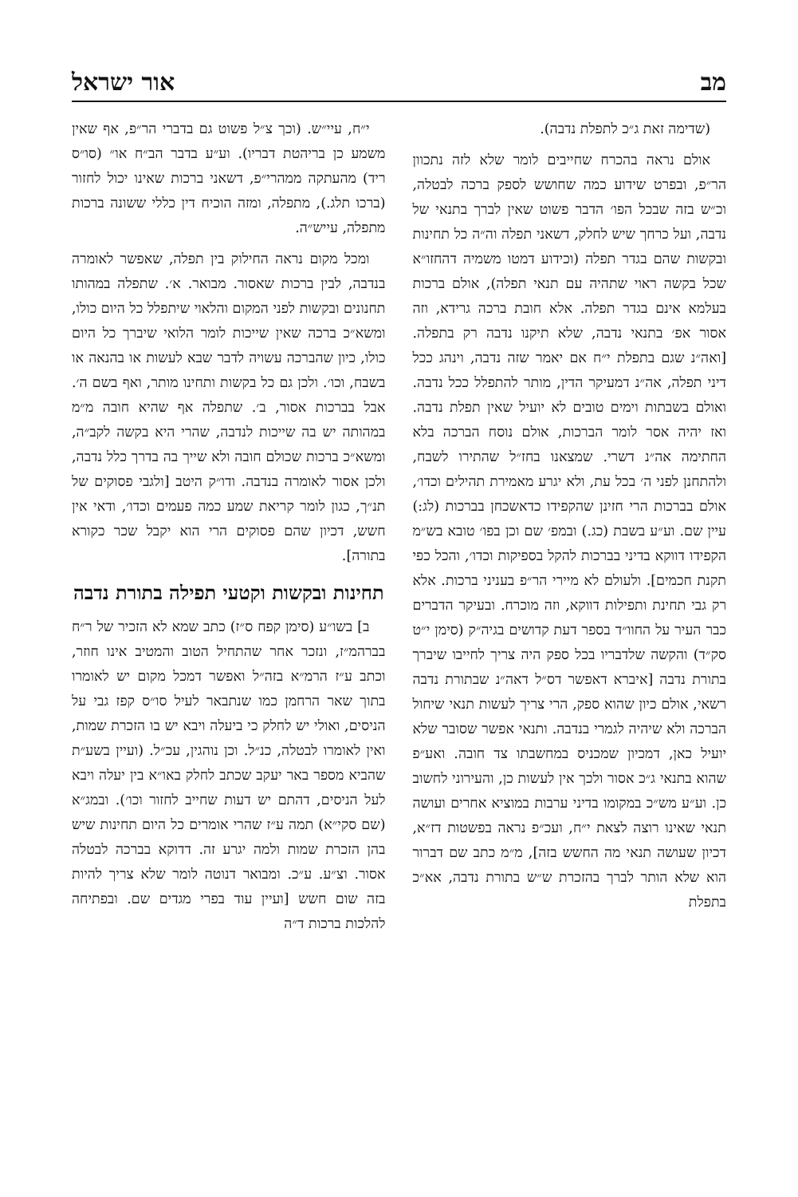מב אור ישראל
(שדימה זאת ג״כ לתפלת נדבה).
אולם נראה בהכרח שחייבים לומר שלא לזה נתכוון הר״פ, ובפרט שידוע כמה שחושש לספק ברכה לבטלה, וכ״ש בזה שבכל הפו׳ הדבר פשוט שאין לברך בתנאי של נדבה, ועל כרחך שיש לחלק, דשאני תפלה וה״ה כל תחינות ובקשות שהם בגדר תפלה (וכידוע דמטו משמיה דהחזו״א שכל בקשה ראוי שתהיה עם תנאי תפלה), אולם ברכות בעלמא אינם בגדר תפלה. אלא חובת ברכה גרידא, וזה אסור אפ׳ בתנאי נדבה, שלא תיקנו נדבה רק בתפלה. [ואה״נ שגם בתפלת י״ח אם יאמר שזה נדבה, וינהג ככל דיני תפלה, אה״נ דמעיקר הדין, מותר להתפלל ככל נדבה. ואולם בשבתות וימים טובים לא יועיל שאין תפלת נדבה. ואז יהיה אסר לומר הברכות, אולם נוסח הברכה בלא החתימה אה״נ דשרי. שמצאנו בחז״ל שהתירו לשבח, ולהתחנן לפני ה׳ בכל עת, ולא יגרע מאמירת תהילים וכדו׳, אולם בברכות הרי חזינן שהקפידו כדאשכחן בברכות (לג:) עיין שם. וע״ע בשבת (כג.) ובמפ׳ שם וכן בפו׳ טובא בש״מ הקפידו דווקא בדיני בברכות להקל בספיקות וכדו׳, והכל כפי תקנת חכמים]. ולעולם לא מיירי הר״פ בעניני ברכות. אלא רק גבי תחינת ותפילות דווקא, וזה מוכרח. ובעיקר הדברים כבר העיר על החוו״ד בספר דעת קדושים בגיה״ק (סימן י״ט סק״ד) והקשה שלדבריו בכל ספק היה צריך לחייבו שיברך בתורת נדבה [איברא דאפשר דס״ל דאה״נ שבתורת נדבה רשאי, אולם כיון שהוא ספק, הרי צריך לעשות תנאי שיחול הברכה ולא שיהיה לגמרי בנדבה. ותנאי אפשר שסובר שלא יועיל כאן, דמכיון שמכניס במחשבתו צד חובה. ואע״פ שהוא בתנאי ג״כ אסור ולכך אין לעשות כן, והעירוני לחשוב כן. וע״ע מש״כ במקומו בדיני ערבות במוציא אחרים ועושה תנאי שאינו רוצה לצאת י״ח, ועכ״פ נראה בפשטות דז״א, דכיון שעושה תנאי מה החשש בזה], מ״מ כתב שם דברור הוא שלא הותר לברך בהזכרת ש״ש בתורת נדבה, אא״כ בתפלת
י״ח, עיי״ש. (וכך צ״ל פשוט גם בדברי הר״פ, אף שאין משמע כן בריהטת דבריו). וע״ע בדבר הב״ח או״ (סו״ס ריד) מהעתקה ממהרי״פ, דשאני ברכות שאינו יכול לחזור (ברכו תלג.), מתפלה, ומזה הוכיח דין כללי ששונה ברכות מתפלה, עייש״ה.
ומכל מקום נראה החילוק בין תפלה, שאפשר לאומרה בנדבה, לבין ברכות שאסור. מבואר. א׳. שתפלה במהותו תחנונים ובקשות לפני המקום והלאוי שיתפלל כל היום כולו, ומשא״כ ברכה שאין שייכות לומר הלואי שיברך כל היום כולו, כיון שהברכה עשויה לדבר שבא לעשות או בהנאה או בשבח, וכו׳. ולכן גם כל בקשות ותחינו מותר, ואף בשם ה׳. אבל בברכות אסור, ב׳. שתפלה אף שהיא חובה מ״מ במהותה יש בה שייכות לנדבה, שהרי היא בקשה לקב״ה, ומשא״כ ברכות שכולם חובה ולא שייך בה בדרך כלל נדבה, ולכן אסור לאומרה בנדבה. ודו״ק היטב [ולגבי פסוקים של תנ״ך, כגון לומר קריאת שמע כמה פעמים וכדו׳, ודאי אין חשש, דכיון שהם פסוקים הרי הוא יקבל שכר כקורא בתורה].
תחינות ובקשות וקטעי תפילה בתורת נדבה
ב] בשו״ע (סימן קפח ס״ז) כתב שמא לא הזכיר של ר״ח בברהמ״ז, ונזכר אחר שהתחיל הטוב והמטיב אינו חוזר, וכתב ע״ז הרמ״א בזה״ל ואפשר דמכל מקום יש לאומרו בתוך שאר הרחמן כמו שנתבאר לעיל סו״ס קפז גבי על הניסים, ואולי יש לחלק כי ביעלה ויבא יש בו הזכרת שמות, ואין לאומרו לבטלה, כנ״ל. וכן נוהגין, עכ״ל. (ועיין בשע״ת שהביא מספר באר יעקב שכתב לחלק באו״א בין יעלה ויבא לעל הניסים, דהתם יש דעות שחייב לחזור וכו׳). ובמג״א (שם סקי״א) תמה ע״ז שהרי אומרים כל היום תחינות שיש בהן הזכרת שמות ולמה יגרע זה. דדוקא בברכה לבטלה אסור. וצ״ע. ע״כ. ומבואר דנוטה לומר שלא צריך להיות בזה שום חשש [ועיין עוד בפרי מגדים שם. ובפתיחה להלכות ברכות ד״ה